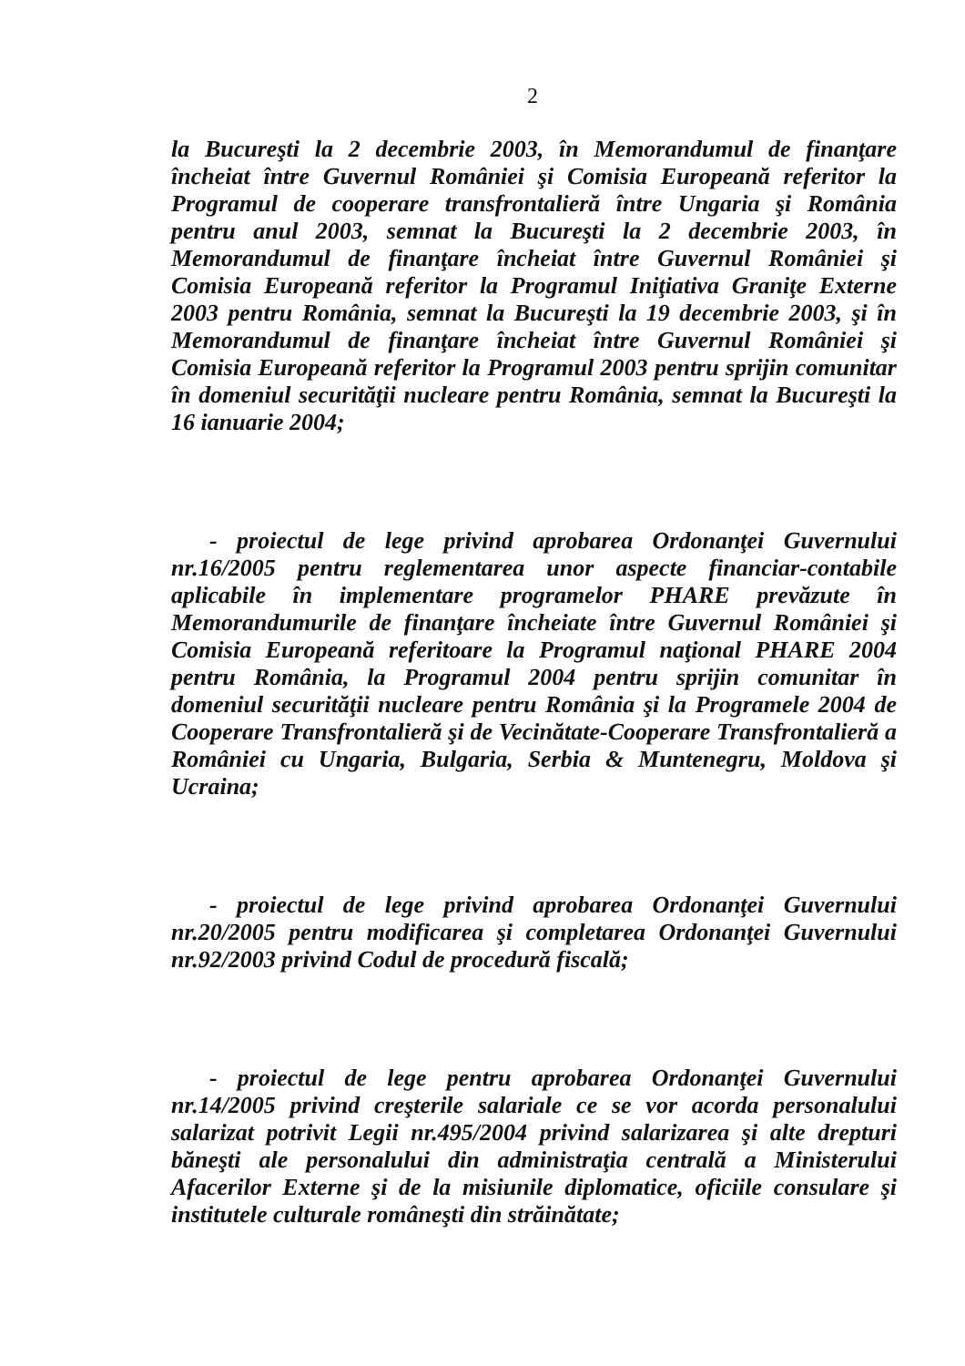2
la Bucureşti la 2 decembrie 2003, în Memorandumul de finanţare încheiat între Guvernul României şi Comisia Europeană referitor la Programul de cooperare transfrontalieră între Ungaria şi România pentru anul 2003, semnat la Bucureşti la 2 decembrie 2003, în Memorandumul de finanţare încheiat între Guvernul României şi Comisia Europeană referitor la Programul Iniţiativa Graniţe Externe 2003 pentru România, semnat la Bucureşti la 19 decembrie 2003, şi în Memorandumul de finanţare încheiat între Guvernul României şi Comisia Europeană referitor la Programul 2003 pentru sprijin comunitar în domeniul securităţii nucleare pentru România, semnat la Bucureşti la 16 ianuarie 2004;
- proiectul de lege privind aprobarea Ordonanţei Guvernului nr.16/2005 pentru reglementarea unor aspecte financiar-contabile aplicabile în implementare programelor PHARE prevăzute în Memorandumurile de finanţare încheiate între Guvernul României şi Comisia Europeană referitoare la Programul naţional PHARE 2004 pentru România, la Programul 2004 pentru sprijin comunitar în domeniul securităţii nucleare pentru România şi la Programele 2004 de Cooperare Transfrontalieră şi de Vecinătate-Cooperare Transfrontalieră a României cu Ungaria, Bulgaria, Serbia & Muntenegru, Moldova şi Ucraina;
- proiectul de lege privind aprobarea Ordonanţei Guvernului nr.20/2005 pentru modificarea şi completarea Ordonanţei Guvernului nr.92/2003 privind Codul de procedură fiscală;
- proiectul de lege pentru aprobarea Ordonanţei Guvernului nr.14/2005 privind creşterile salariale ce se vor acorda personalului salarizat potrivit Legii nr.495/2004 privind salarizarea şi alte drepturi băneşti ale personalului din administraţia centrală a Ministerului Afacerilor Externe şi de la misiunile diplomatice, oficiile consulare şi institutele culturale româneşti din străinătate;